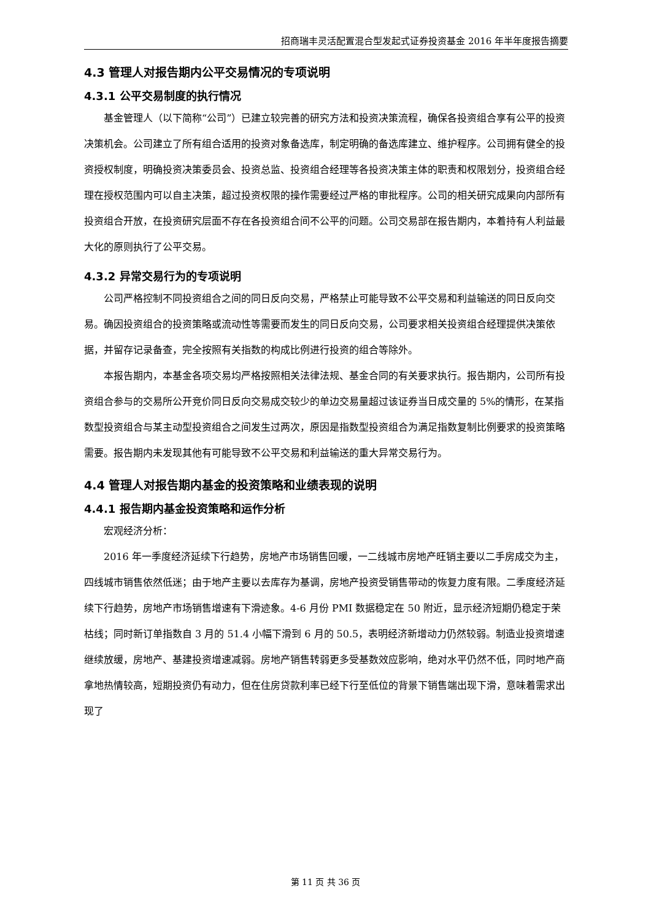招商瑞丰灵活配置混合型发起式证券投资基金 2016 年半年度报告摘要
4.3 管理人对报告期内公平交易情况的专项说明
4.3.1 公平交易制度的执行情况
基金管理人（以下简称“公司”）已建立较完善的研究方法和投资决策流程，确保各投资组合享有公平的投资决策机会。公司建立了所有组合适用的投资对象备选库，制定明确的备选库建立、维护程序。公司拥有健全的投资授权制度，明确投资决策委员会、投资总监、投资组合经理等各投资决策主体的职责和权限划分，投资组合经理在授权范围内可以自主决策，超过投资权限的操作需要经过严格的审批程序。公司的相关研究成果向内部所有投资组合开放，在投资研究层面不存在各投资组合间不公平的问题。公司交易部在报告期内，本着持有人利益最大化的原则执行了公平交易。
4.3.2 异常交易行为的专项说明
公司严格控制不同投资组合之间的同日反向交易，严格禁止可能导致不公平交易和利益输送的同日反向交易。确因投资组合的投资策略或流动性等需要而发生的同日反向交易，公司要求相关投资组合经理提供决策依据，并留存记录备查，完全按照有关指数的构成比例进行投资的组合等除外。
本报告期内，本基金各项交易均严格按照相关法律法规、基金合同的有关要求执行。报告期内，公司所有投资组合参与的交易所公开竞价同日反向交易成交较少的单边交易量超过该证券当日成交量的 5%的情形，在某指数型投资组合与某主动型投资组合之间发生过两次，原因是指数型投资组合为满足指数复制比例要求的投资策略需要。报告期内未发现其他有可能导致不公平交易和利益输送的重大异常交易行为。
4.4 管理人对报告期内基金的投资策略和业绩表现的说明
4.4.1 报告期内基金投资策略和运作分析
宏观经济分析：
2016 年一季度经济延续下行趋势，房地产市场销售回暖，一二线城市房地产旺销主要以二手房成交为主，四线城市销售依然低迷；由于地产主要以去库存为基调，房地产投资受销售带动的恢复力度有限。二季度经济延续下行趋势，房地产市场销售增速有下滑迹象。4-6 月份 PMI 数据稳定在 50 附近，显示经济短期仍稳定于荣枯线；同时新订单指数自 3 月的 51.4 小幅下滑到 6 月的 50.5，表明经济新增动力仍然较弱。制造业投资增速继续放缓，房地产、基建投资增速减弱。房地产销售转弱更多受基数效应影响，绝对水平仍然不低，同时地产商拿地热情较高，短期投资仍有动力，但在住房贷款利率已经下行至低位的背景下销售端出现下滑，意味着需求出现了
第 11 页 共 36 页